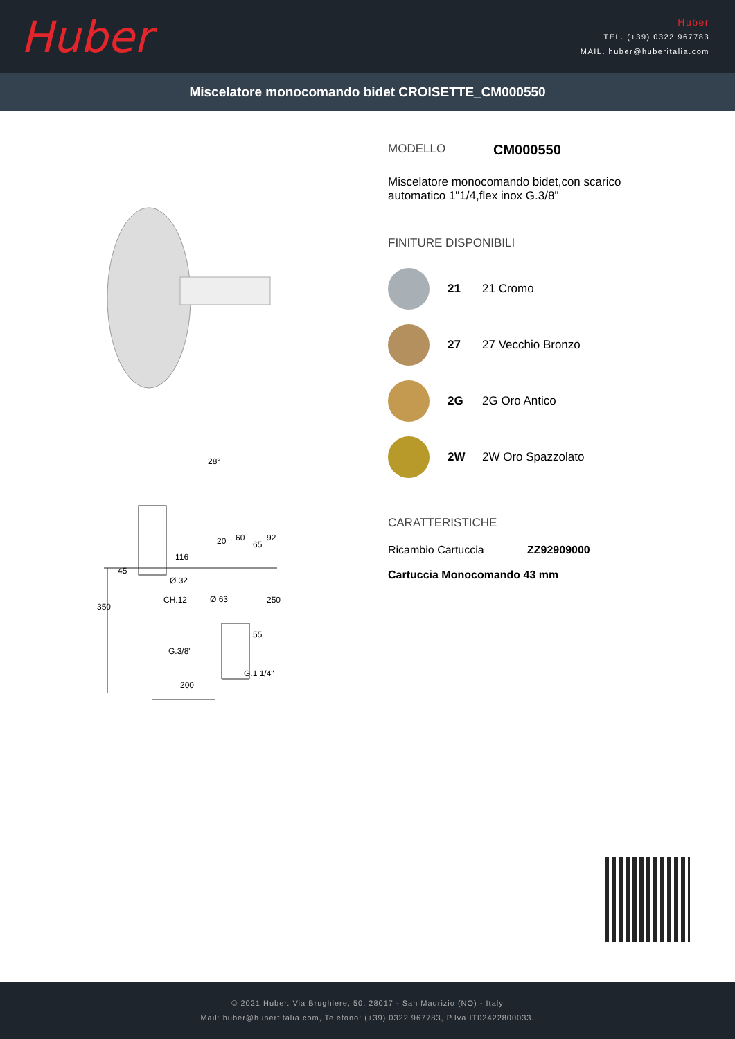Huber
Huber
TEL. (+39) 0322 967783
MAIL. huber@huberitalia.com
Miscelatore monocomando bidet CROISETTE_CM000550
116
Ø 32
CH.12
Ø 63
G.3/8"
G.1 1/4"
200
350
45
250
55
65
92
60
20
28°
MODELLO CM000550
Miscelatore monocomando bidet,con scarico
automatico 1"1/4,flex inox G.3/8"
FINITURE DISPONIBILI
21 21 Cromo
27 27 Vecchio Bronzo
2G 2G Oro Antico
2W 2W Oro Spazzolato
CARATTERISTICHE
Ricambio Cartuccia ZZ92909000
Cartuccia Monocomando 43 mm
© 2021 Huber. Via Brughiere, 50. 28017 - San Maurizio (NO) - Italy
Mail: huber@hubertitalia.com, Telefono: (+39) 0322 967783, P.Iva IT02422800033.